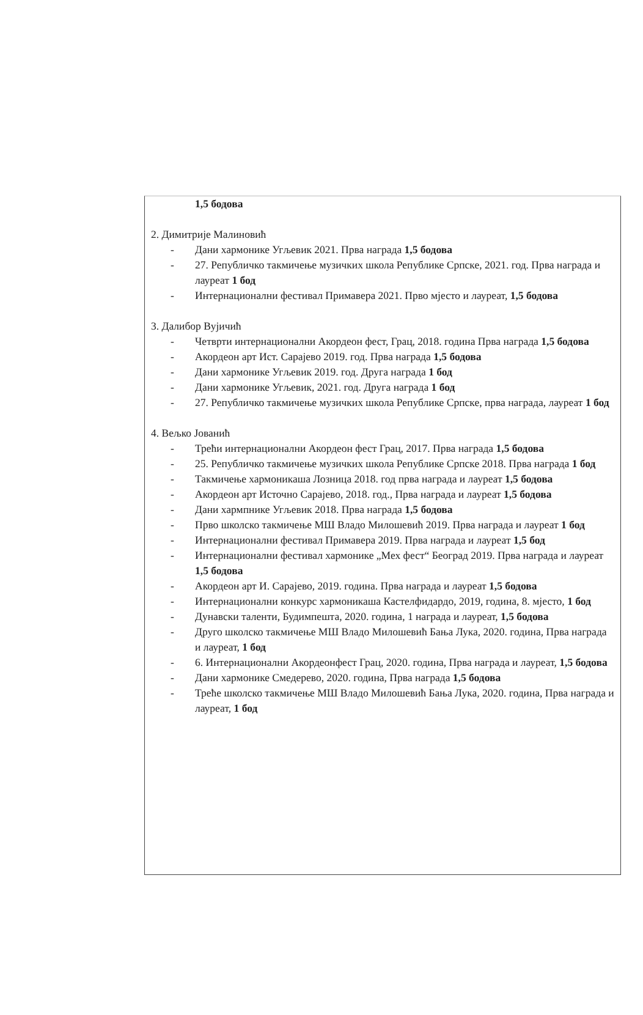1,5 бодова
2. Димитрије Малиновић
- Дани хармонике Угљевик 2021. Прва награда 1,5 бодова
- 27. Републичко такмичење музичких школа Републике Српске, 2021. год. Прва награда и лауреат 1 бод
- Интернационални фестивал Примавера 2021. Прво мјесто и лауреат, 1,5 бодова
3. Далибор Вујичић
- Четврти интернационални Акордеон фест, Грац, 2018. година Прва награда 1,5 бодова
- Акордеон арт Ист. Сарајево 2019. год. Прва награда 1,5 бодова
- Дани хармонике Угљевик 2019. год. Друга награда 1 бод
- Дани хармонике Угљевик, 2021. год. Друга награда 1 бод
- 27. Републичко такмичење музичких школа Републике Српске, прва награда, лауреат 1 бод
4. Вељко Јованић
- Трећи интернационални Акордеон фест Грац, 2017. Прва награда 1,5 бодова
- 25. Републичко такмичење музичких школа Републике Српске 2018. Прва награда 1 бод
- Такмичење хармоникаша Лозница 2018. год прва награда и лауреат 1,5 бодова
- Акордеон арт Источно Сарајево, 2018. год., Прва награда и лауреат 1,5 бодова
- Дани хармпнике Угљевик 2018. Прва награда 1,5 бодова
- Прво школско такмичење МШ Владо Милошевић 2019. Прва награда и лауреат 1 бод
- Интернационални фестивал Примавера 2019. Прва награда и лауреат 1,5 бод
- Интернационални фестивал хармонике „Мех фест“ Београд 2019. Прва награда и лауреат 1,5 бодова
- Акордеон арт И. Сарајево, 2019. година. Прва награда и лауреат 1,5 бодова
- Интернационални конкурс хармоникаша Кастелфидардо, 2019, година, 8. мјесто, 1 бод
- Дунавски таленти, Будимпешта, 2020. година, 1 награда и лауреат, 1,5 бодова
- Друго школско такмичење МШ Владо Милошевић Бања Лука, 2020. година, Прва награда и лауреат, 1 бод
- 6. Интернационални Акордеонфест Грац, 2020. година, Прва награда и лауреат, 1,5 бодова
- Дани хармонике Смедерево, 2020. година, Прва награда 1,5 бодова
- Треће школско такмичење МШ Владо Милошевић Бања Лука, 2020. година, Прва награда и лауреат, 1 бод